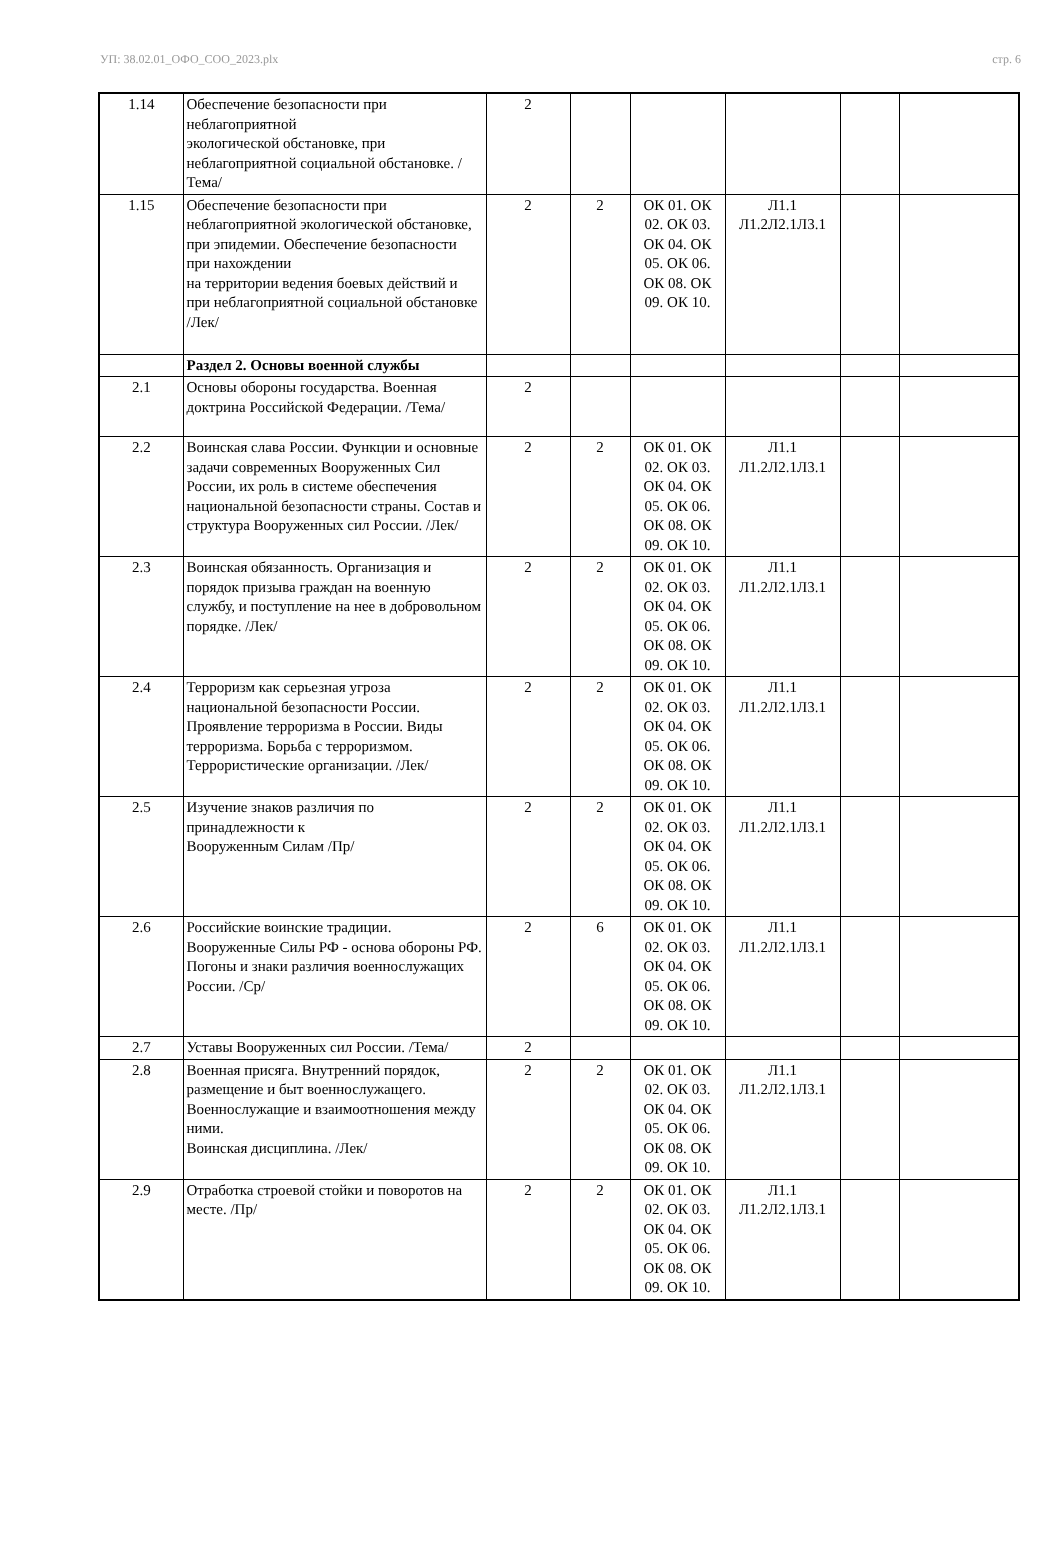УП: 38.02.01_ОФО_СОО_2023.plx стр. 6
| 1.14 | Обеспечение безопасности при неблагоприятной экологической обстановке, при неблагоприятной социальной обстановке. /Тема/ | 2 | | | | | |
| 1.15 | Обеспечение безопасности при неблагоприятной экологической обстановке, при эпидемии. Обеспечение безопасности при нахождении на территории ведения боевых действий и при неблагоприятной социальной обстановке /Лек/ | 2 | 2 | ОК 01. ОК 02. ОК 03. ОК 04. ОК 05. ОК 06. ОК 08. ОК 09. ОК 10. | Л1.1 Л1.2Л2.1Л3.1 | | |
| | Раздел 2. Основы военной службы | | | | | | |
| 2.1 | Основы обороны государства. Военная доктрина Российской Федерации. /Тема/ | 2 | | | | | |
| 2.2 | Воинская слава России. Функции и основные задачи современных Вооруженных Сил России, их роль в системе обеспечения национальной безопасности страны. Состав и структура Вооруженных сил России. /Лек/ | 2 | 2 | ОК 01. ОК 02. ОК 03. ОК 04. ОК 05. ОК 06. ОК 08. ОК 09. ОК 10. | Л1.1 Л1.2Л2.1Л3.1 | | |
| 2.3 | Воинская обязанность. Организация и порядок призыва граждан на военную службу, и поступление на нее в добровольном порядке. /Лек/ | 2 | 2 | ОК 01. ОК 02. ОК 03. ОК 04. ОК 05. ОК 06. ОК 08. ОК 09. ОК 10. | Л1.1 Л1.2Л2.1Л3.1 | | |
| 2.4 | Терроризм как серьезная угроза национальной безопасности России. Проявление терроризма в России. Виды терроризма. Борьба с терроризмом. Террористические организации. /Лек/ | 2 | 2 | ОК 01. ОК 02. ОК 03. ОК 04. ОК 05. ОК 06. ОК 08. ОК 09. ОК 10. | Л1.1 Л1.2Л2.1Л3.1 | | |
| 2.5 | Изучение знаков различия по принадлежности к Вооруженным Силам /Пр/ | 2 | 2 | ОК 01. ОК 02. ОК 03. ОК 04. ОК 05. ОК 06. ОК 08. ОК 09. ОК 10. | Л1.1 Л1.2Л2.1Л3.1 | | |
| 2.6 | Российские воинские традиции. Вооруженные Силы РФ - основа обороны РФ. Погоны и знаки различия военнослужащих России. /Ср/ | 2 | 6 | ОК 01. ОК 02. ОК 03. ОК 04. ОК 05. ОК 06. ОК 08. ОК 09. ОК 10. | Л1.1 Л1.2Л2.1Л3.1 | | |
| 2.7 | Уставы Вооруженных сил России. /Тема/ | 2 | | | | | |
| 2.8 | Военная присяга. Внутренний порядок, размещение и быт военнослужащего. Военнослужащие и взаимоотношения между ними. Воинская дисциплина. /Лек/ | 2 | 2 | ОК 01. ОК 02. ОК 03. ОК 04. ОК 05. ОК 06. ОК 08. ОК 09. ОК 10. | Л1.1 Л1.2Л2.1Л3.1 | | |
| 2.9 | Отработка строевой стойки и поворотов на месте. /Пр/ | 2 | 2 | ОК 01. ОК 02. ОК 03. ОК 04. ОК 05. ОК 06. ОК 08. ОК 09. ОК 10. | Л1.1 Л1.2Л2.1Л3.1 | | |